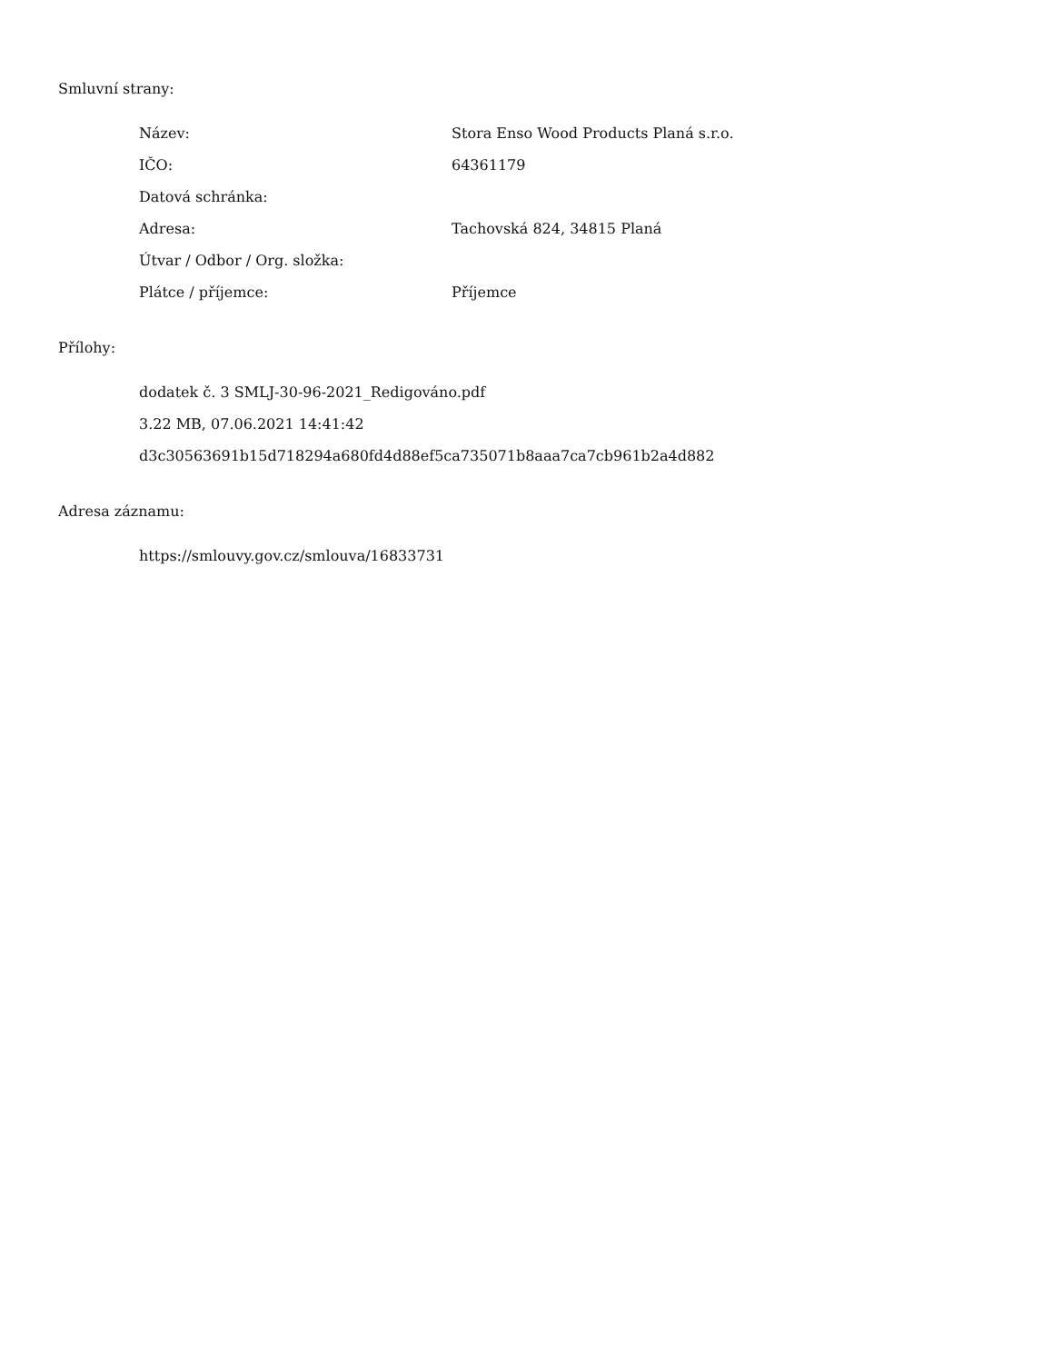Smluvní strany:
| Název: | Stora Enso Wood Products Planá s.r.o. |
| IČO: | 64361179 |
| Datová schránka: | |
| Adresa: | Tachovská 824, 34815 Planá |
| Útvar / Odbor / Org. složka: | |
| Plátce / příjemce: | Příjemce |
Přílohy:
dodatek č. 3 SMLJ-30-96-2021_Redigováno.pdf
3.22 MB, 07.06.2021 14:41:42
d3c30563691b15d718294a680fd4d88ef5ca735071b8aaa7ca7cb961b2a4d882
Adresa záznamu:
https://smlouvy.gov.cz/smlouva/16833731